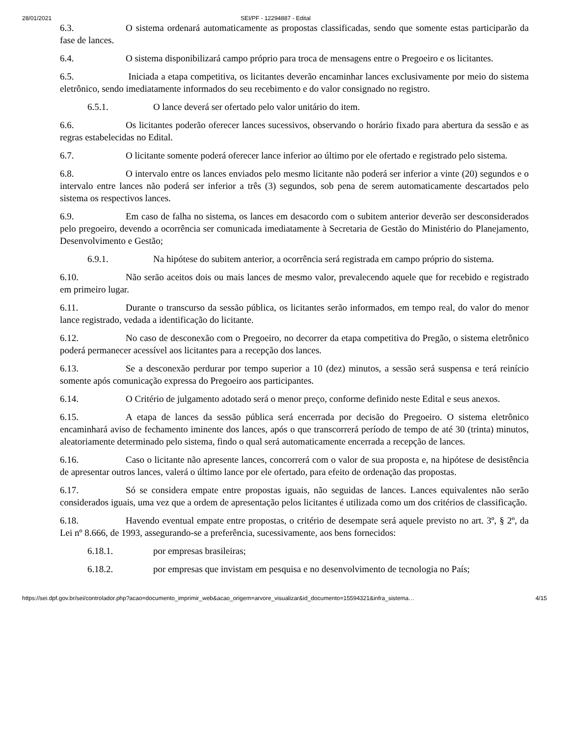28/01/2021 SEI/PF - 12294887 - Edital
6.3. O sistema ordenará automaticamente as propostas classificadas, sendo que somente estas participarão da fase de lances.
6.4. O sistema disponibilizará campo próprio para troca de mensagens entre o Pregoeiro e os licitantes.
6.5. Iniciada a etapa competitiva, os licitantes deverão encaminhar lances exclusivamente por meio do sistema eletrônico, sendo imediatamente informados do seu recebimento e do valor consignado no registro.
6.5.1. O lance deverá ser ofertado pelo valor unitário do item.
6.6. Os licitantes poderão oferecer lances sucessivos, observando o horário fixado para abertura da sessão e as regras estabelecidas no Edital.
6.7. O licitante somente poderá oferecer lance inferior ao último por ele ofertado e registrado pelo sistema.
6.8. O intervalo entre os lances enviados pelo mesmo licitante não poderá ser inferior a vinte (20) segundos e o intervalo entre lances não poderá ser inferior a três (3) segundos, sob pena de serem automaticamente descartados pelo sistema os respectivos lances.
6.9. Em caso de falha no sistema, os lances em desacordo com o subitem anterior deverão ser desconsiderados pelo pregoeiro, devendo a ocorrência ser comunicada imediatamente à Secretaria de Gestão do Ministério do Planejamento, Desenvolvimento e Gestão;
6.9.1. Na hipótese do subitem anterior, a ocorrência será registrada em campo próprio do sistema.
6.10. Não serão aceitos dois ou mais lances de mesmo valor, prevalecendo aquele que for recebido e registrado em primeiro lugar.
6.11. Durante o transcurso da sessão pública, os licitantes serão informados, em tempo real, do valor do menor lance registrado, vedada a identificação do licitante.
6.12. No caso de desconexão com o Pregoeiro, no decorrer da etapa competitiva do Pregão, o sistema eletrônico poderá permanecer acessível aos licitantes para a recepção dos lances.
6.13. Se a desconexão perdurar por tempo superior a 10 (dez) minutos, a sessão será suspensa e terá reinício somente após comunicação expressa do Pregoeiro aos participantes.
6.14. O Critério de julgamento adotado será o menor preço, conforme definido neste Edital e seus anexos.
6.15. A etapa de lances da sessão pública será encerrada por decisão do Pregoeiro. O sistema eletrônico encaminhará aviso de fechamento iminente dos lances, após o que transcorrerá período de tempo de até 30 (trinta) minutos, aleatoriamente determinado pelo sistema, findo o qual será automaticamente encerrada a recepção de lances.
6.16. Caso o licitante não apresente lances, concorrerá com o valor de sua proposta e, na hipótese de desistência de apresentar outros lances, valerá o último lance por ele ofertado, para efeito de ordenação das propostas.
6.17. Só se considera empate entre propostas iguais, não seguidas de lances. Lances equivalentes não serão considerados iguais, uma vez que a ordem de apresentação pelos licitantes é utilizada como um dos critérios de classificação.
6.18. Havendo eventual empate entre propostas, o critério de desempate será aquele previsto no art. 3º, § 2º, da Lei nº 8.666, de 1993, assegurando-se a preferência, sucessivamente, aos bens fornecidos:
6.18.1. por empresas brasileiras;
6.18.2. por empresas que invistam em pesquisa e no desenvolvimento de tecnologia no País;
https://sei.dpf.gov.br/sei/controlador.php?acao=documento_imprimir_web&acao_origem=arvore_visualizar&id_documento=15594321&infra_sistema… 4/15